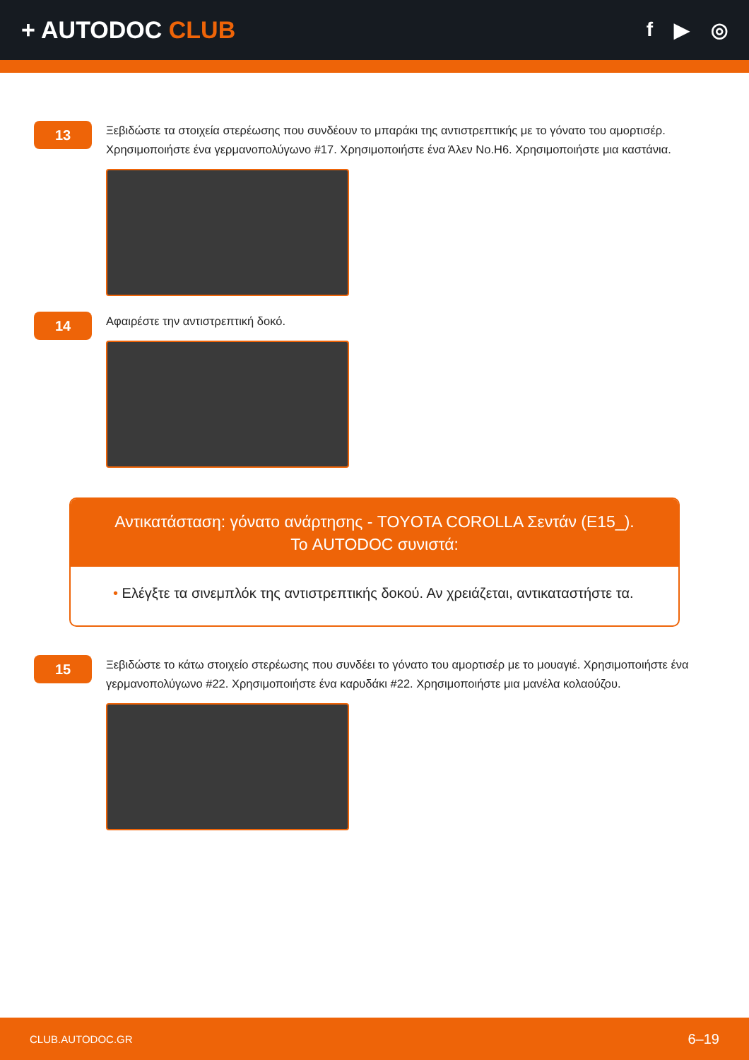+ AUTODOC CLUB
f ▶ ◎
13
Ξεβιδώστε τα στοιχεία στερέωσης που συνδέουν το μπαράκι της αντιστρεπτικής με το γόνατο του αμορτισέρ. Χρησιμοποιήστε ένα γερμανοπολύγωνο #17. Χρησιμοποιήστε ένα Άλεν No.H6. Χρησιμοποιήστε μια καστάνια.
14
Αφαιρέστε την αντιστρεπτική δοκό.
Αντικατάσταση: γόνατο ανάρτησης - TOYOTA COROLLA Σεντάν (E15_).
Το AUTODOC συνιστά:
• Ελέγξτε τα σινεμπλόκ της αντιστρεπτικής δοκού. Αν χρειάζεται, αντικαταστήστε τα.
15
Ξεβιδώστε το κάτω στοιχείο στερέωσης που συνδέει το γόνατο του αμορτισέρ με το μουαγιέ. Χρησιμοποιήστε ένα γερμανοπολύγωνο #22. Χρησιμοποιήστε ένα καρυδάκι #22. Χρησιμοποιήστε μια μανέλα κολαούζου.
CLUB.AUTODOC.GR 6–19